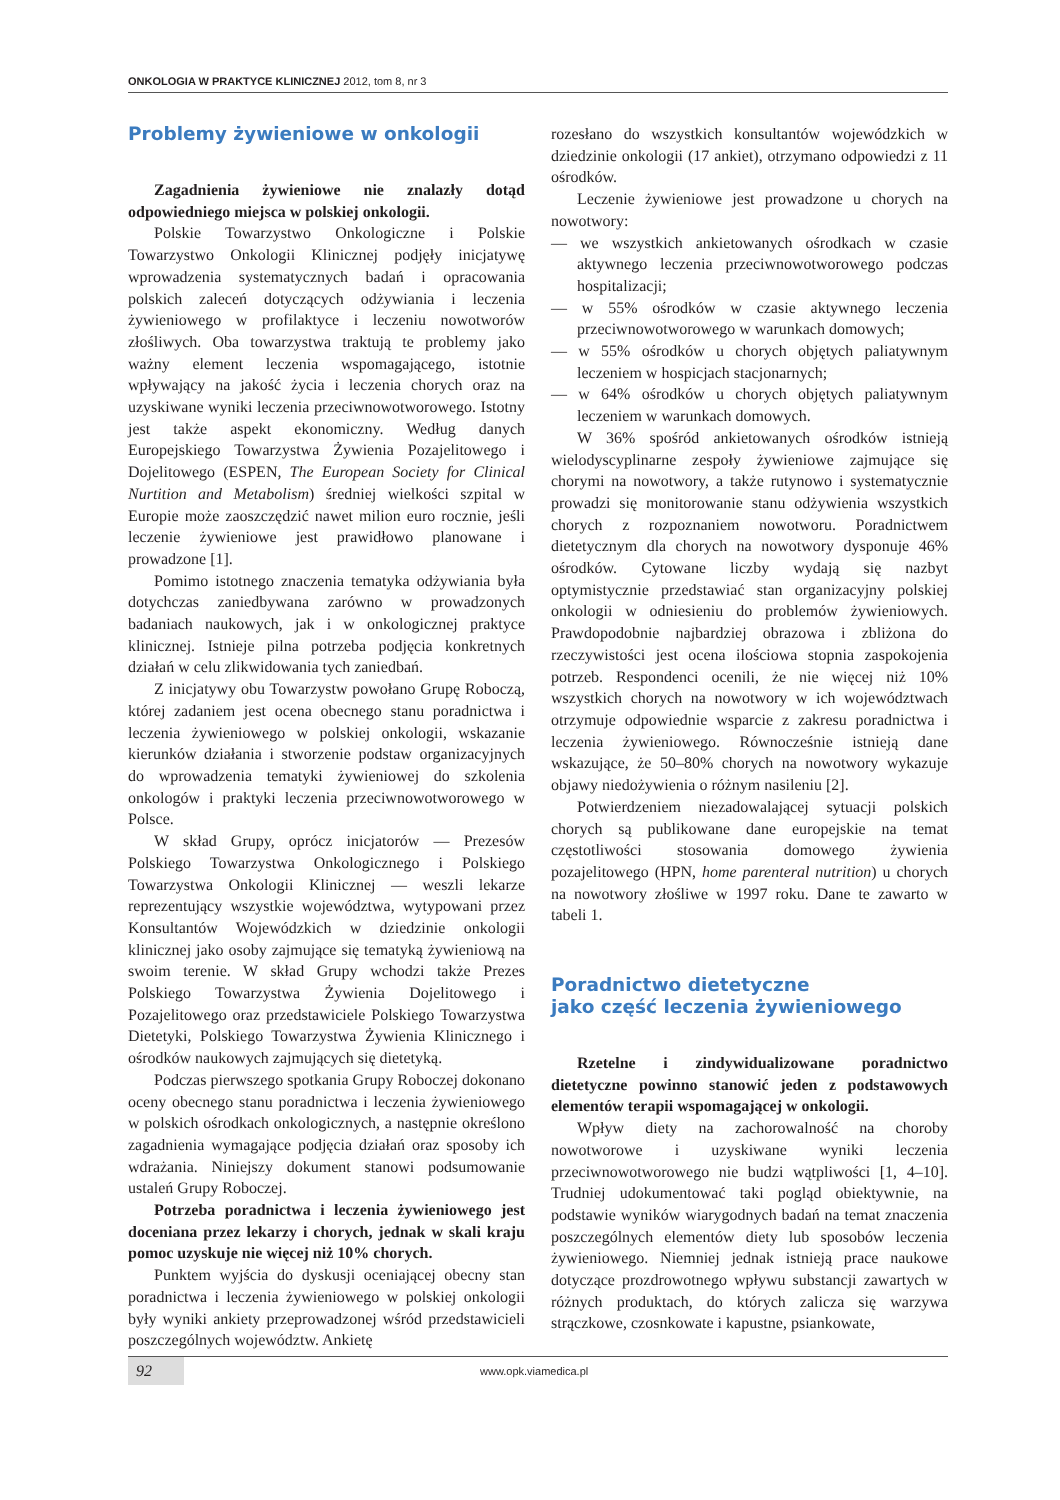ONKOLOGIA W PRAKTYCE KLINICZNEJ 2012, tom 8, nr 3
Problemy żywieniowe w onkologii
Zagadnienia żywieniowe nie znalazły dotąd odpowiedniego miejsca w polskiej onkologii.
Polskie Towarzystwo Onkologiczne i Polskie Towarzystwo Onkologii Klinicznej podjęły inicjatywę wprowadzenia systematycznych badań i opracowania polskich zaleceń dotyczących odżywiania i leczenia żywieniowego w profilaktyce i leczeniu nowotworów złośliwych. Oba towarzystwa traktują te problemy jako ważny element leczenia wspomagającego, istotnie wpływający na jakość życia i leczenia chorych oraz na uzyskiwane wyniki leczenia przeciwnowotworowego. Istotny jest także aspekt ekonomiczny. Według danych Europejskiego Towarzystwa Żywienia Pozajelitowego i Dojelitowego (ESPEN, The European Society for Clinical Nurtition and Metabolism) średniej wielkości szpital w Europie może zaoszczędzić nawet milion euro rocznie, jeśli leczenie żywieniowe jest prawidłowo planowane i prowadzone [1].
Pomimo istotnego znaczenia tematyka odżywiania była dotychczas zaniedbywana zarówno w prowadzonych badaniach naukowych, jak i w onkologicznej praktyce klinicznej. Istnieje pilna potrzeba podjęcia konkretnych działań w celu zlikwidowania tych zaniedbań.
Z inicjatywy obu Towarzystw powołano Grupę Roboczą, której zadaniem jest ocena obecnego stanu poradnictwa i leczenia żywieniowego w polskiej onkologii, wskazanie kierunków działania i stworzenie podstaw organizacyjnych do wprowadzenia tematyki żywieniowej do szkolenia onkologów i praktyki leczenia przeciwnowotworowego w Polsce.
W skład Grupy, oprócz inicjatorów — Prezesów Polskiego Towarzystwa Onkologicznego i Polskiego Towarzystwa Onkologii Klinicznej — weszli lekarze reprezentujący wszystkie województwa, wytypowani przez Konsultantów Wojewódzkich w dziedzinie onkologii klinicznej jako osoby zajmujące się tematyką żywieniową na swoim terenie. W skład Grupy wchodzi także Prezes Polskiego Towarzystwa Żywienia Dojelitowego i Pozajelitowego oraz przedstawiciele Polskiego Towarzystwa Dietetyki, Polskiego Towarzystwa Żywienia Klinicznego i ośrodków naukowych zajmujących się dietetyką.
Podczas pierwszego spotkania Grupy Roboczej dokonano oceny obecnego stanu poradnictwa i leczenia żywieniowego w polskich ośrodkach onkologicznych, a następnie określono zagadnienia wymagające podjęcia działań oraz sposoby ich wdrażania. Niniejszy dokument stanowi podsumowanie ustaleń Grupy Roboczej.
Potrzeba poradnictwa i leczenia żywieniowego jest doceniana przez lekarzy i chorych, jednak w skali kraju pomoc uzyskuje nie więcej niż 10% chorych.
Punktem wyjścia do dyskusji oceniającej obecny stan poradnictwa i leczenia żywieniowego w polskiej onkologii były wyniki ankiety przeprowadzonej wśród przedstawicieli poszczególnych województw. Ankietę
rozesłano do wszystkich konsultantów wojewódzkich w dziedzinie onkologii (17 ankiet), otrzymano odpowiedzi z 11 ośrodków.
Leczenie żywieniowe jest prowadzone u chorych na nowotwory:
— we wszystkich ankietowanych ośrodkach w czasie aktywnego leczenia przeciwnowotworowego podczas hospitalizacji;
— w 55% ośrodków w czasie aktywnego leczenia przeciwnowotworowego w warunkach domowych;
— w 55% ośrodków u chorych objętych paliatywnym leczeniem w hospicjach stacjonarnych;
— w 64% ośrodków u chorych objętych paliatywnym leczeniem w warunkach domowych.
W 36% spośród ankietowanych ośrodków istnieją wielodyscyplinarne zespoły żywieniowe zajmujące się chorymi na nowotwory, a także rutynowo i systematycznie prowadzi się monitorowanie stanu odżywienia wszystkich chorych z rozpoznaniem nowotworu. Poradnictwem dietetycznym dla chorych na nowotwory dysponuje 46% ośrodków. Cytowane liczby wydają się nazbyt optymistycznie przedstawiać stan organizacyjny polskiej onkologii w odniesieniu do problemów żywieniowych. Prawdopodobnie najbardziej obrazowa i zbliżona do rzeczywistości jest ocena ilościowa stopnia zaspokojenia potrzeb. Respondenci ocenili, że nie więcej niż 10% wszystkich chorych na nowotwory w ich województwach otrzymuje odpowiednie wsparcie z zakresu poradnictwa i leczenia żywieniowego. Równocześnie istnieją dane wskazujące, że 50–80% chorych na nowotwory wykazuje objawy niedożywienia o różnym nasileniu [2].
Potwierdzeniem niezadowalającej sytuacji polskich chorych są publikowane dane europejskie na temat częstotliwości stosowania domowego żywienia pozajelitowego (HPN, home parenteral nutrition) u chorych na nowotwory złośliwe w 1997 roku. Dane te zawarto w tabeli 1.
Poradnictwo dietetyczne
jako część leczenia żywieniowego
Rzetelne i zindywidualizowane poradnictwo dietetyczne powinno stanowić jeden z podstawowych elementów terapii wspomagającej w onkologii.
Wpływ diety na zachorowalność na choroby nowotworowe i uzyskiwane wyniki leczenia przeciwnowotworowego nie budzi wątpliwości [1, 4–10]. Trudniej udokumentować taki pogląd obiektywnie, na podstawie wyników wiarygodnych badań na temat znaczenia poszczególnych elementów diety lub sposobów leczenia żywieniowego. Niemniej jednak istnieją prace naukowe dotyczące prozdrowotnego wpływu substancji zawartych w różnych produktach, do których zalicza się warzywa strączkowe, czosnkowate i kapustne, psiankowate,
92 www.opk.viamedica.pl